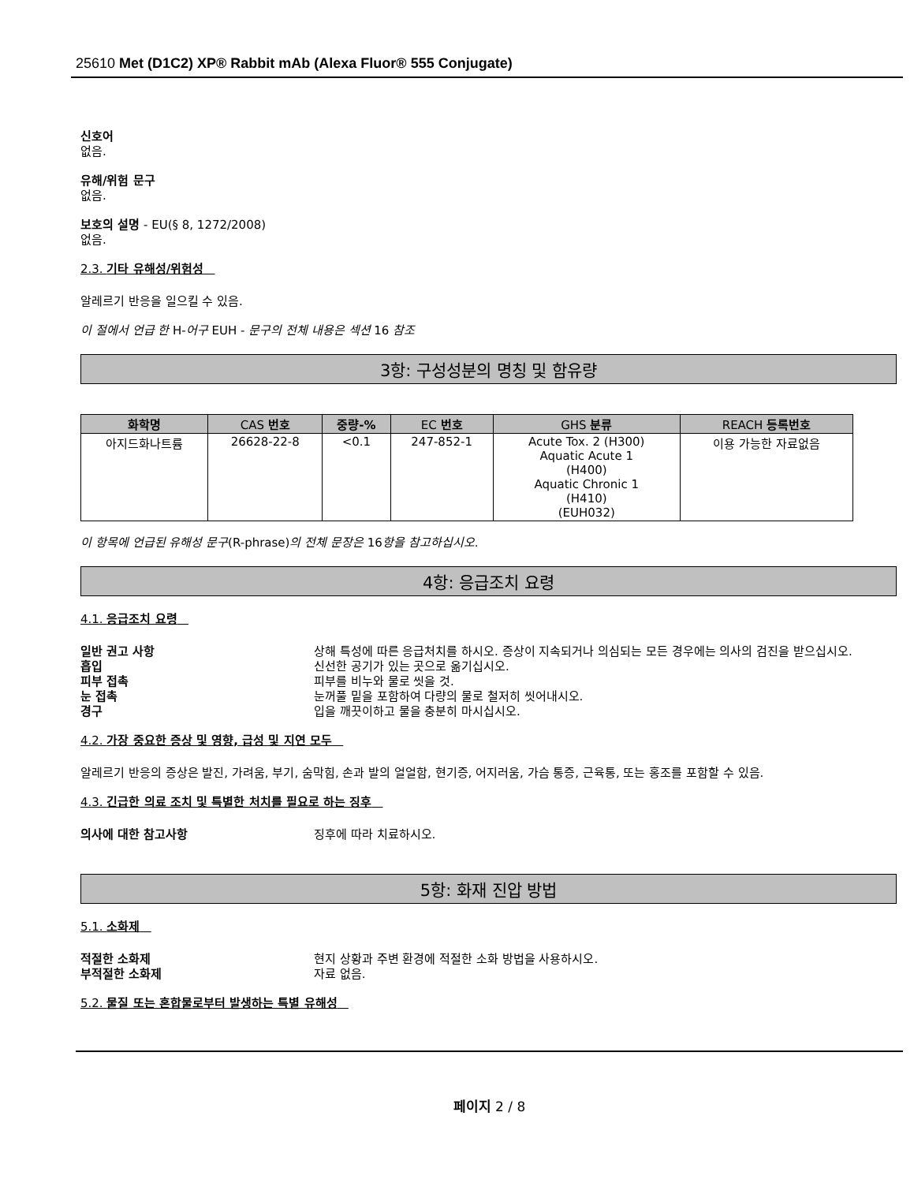25610 Met (D1C2) XP® Rabbit mAb (Alexa Fluor® 555 Conjugate)
신호어
없음.
유해/위험 문구
없음.
보호의 설명 - EU(§ 8, 1272/2008)
없음.
2.3. 기타 유해성/위험성
알레르기 반응을 일으킬 수 있음.
이 절에서 언급 한 H-어구 EUH - 문구의 전체 내용은 섹션 16 참조
3항: 구성성분의 명칭 및 함유량
| 화학명 | CAS 번호 | 중량-% | EC 번호 | GHS 분류 | REACH 등록번호 |
| --- | --- | --- | --- | --- | --- |
| 아지드화나트륨 | 26628-22-8 | <0.1 | 247-852-1 | Acute Tox. 2 (H300) Aquatic Acute 1 (H400) Aquatic Chronic 1 (H410) (EUH032) | 이용 가능한 자료없음 |
이 항목에 언급된 유해성 문구(R-phrase)의 전체 문장은 16항을 참고하십시오.
4항: 응급조치 요령
4.1. 응급조치 요령
일반 권고 사항 상해 특성에 따른 응급처치를 하시오. 증상이 지속되거나 의심되는 모든 경우에는 의사의 검진을 받으십시오.
흡입 신선한 공기가 있는 곳으로 옮기십시오.
피부 접촉 피부를 비누와 물로 씻을 것.
눈 접촉 눈꺼풀 밑을 포함하여 다량의 물로 철저히 씻어내시오.
경구 입을 깨끗이하고 물을 충분히 마시십시오.
4.2. 가장 중요한 증상 및 영향, 급성 및 지연 모두
알레르기 반응의 증상은 발진, 가려움, 부기, 숨막힘, 손과 발의 얼얼함, 현기증, 어지러움, 가슴 통증, 근육통, 또는 홍조를 포함할 수 있음.
4.3. 긴급한 의료 조치 및 특별한 처치를 필요로 하는 징후
의사에 대한 참고사항 징후에 따라 치료하시오.
5항: 화재 진압 방법
5.1. 소화제
적절한 소화제 현지 상황과 주변 환경에 적절한 소화 방법을 사용하시오.
부적절한 소화제 자료 없음.
5.2. 물질 또는 혼합물로부터 발생하는 특별 유해성
페이지 2 / 8